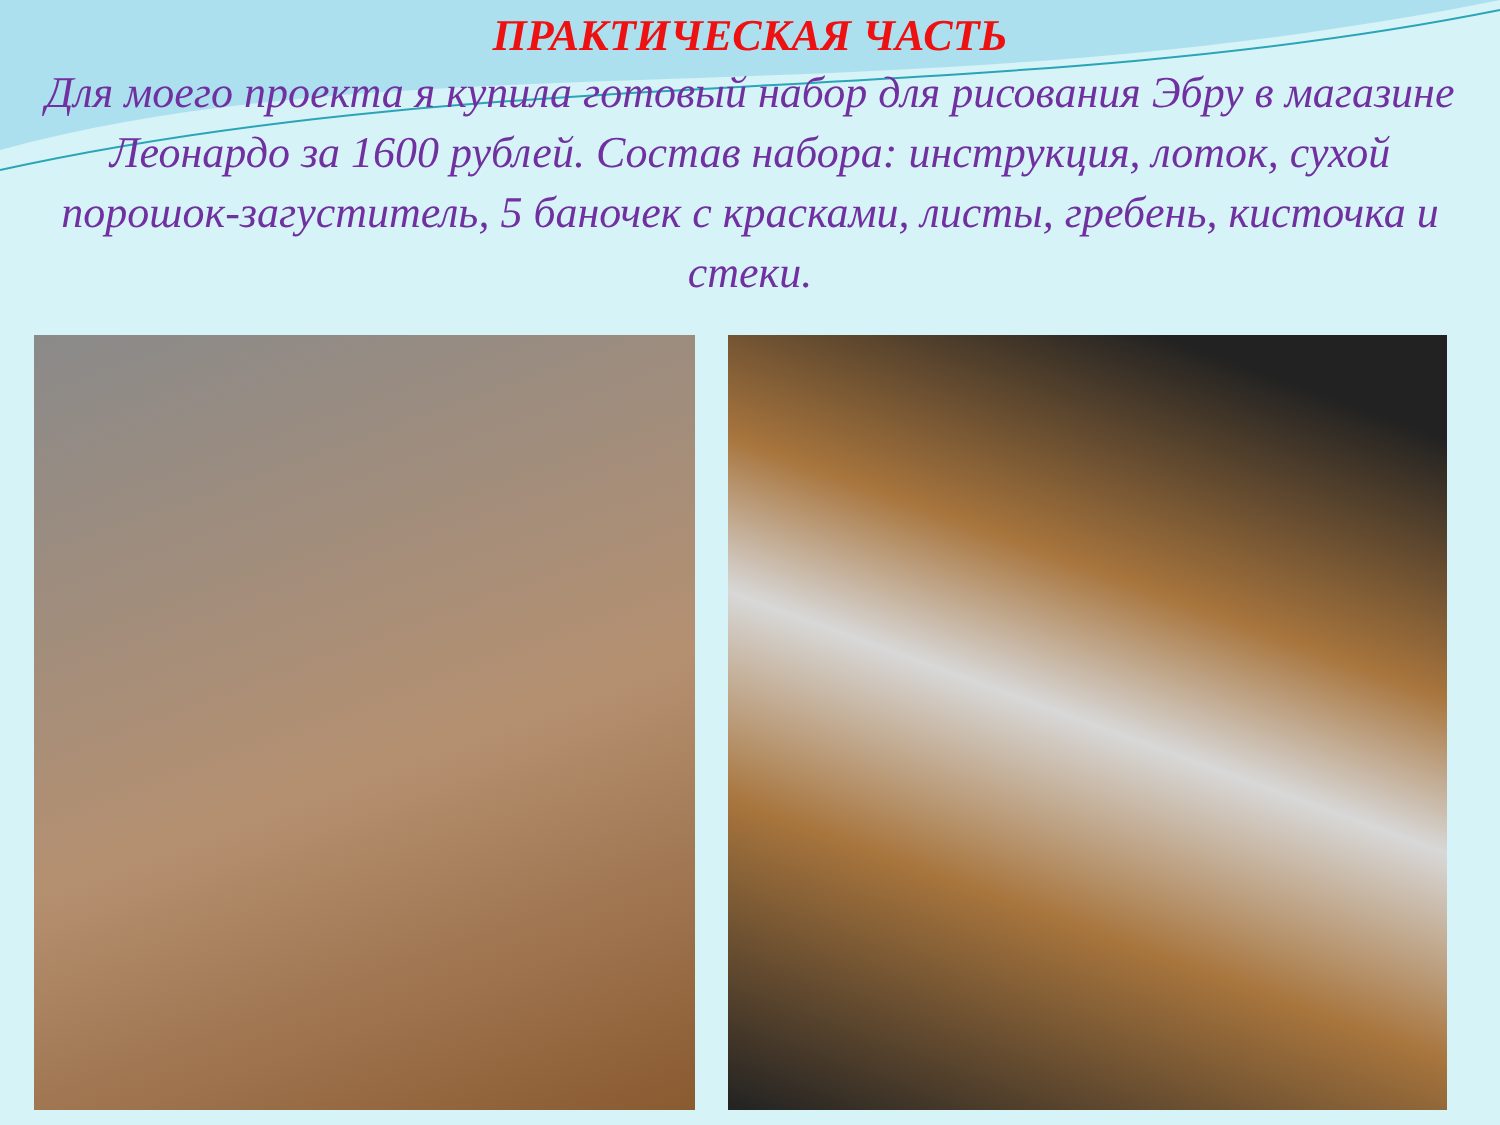ПРАКТИЧЕСКАЯ ЧАСТЬ
Для моего проекта я купила готовый набор для рисования Эбру в магазине Леонардо за 1600 рублей. Состав набора: инструкция, лоток, сухой порошок-загуститель, 5 баночек с красками, листы, гребень, кисточка и стеки.